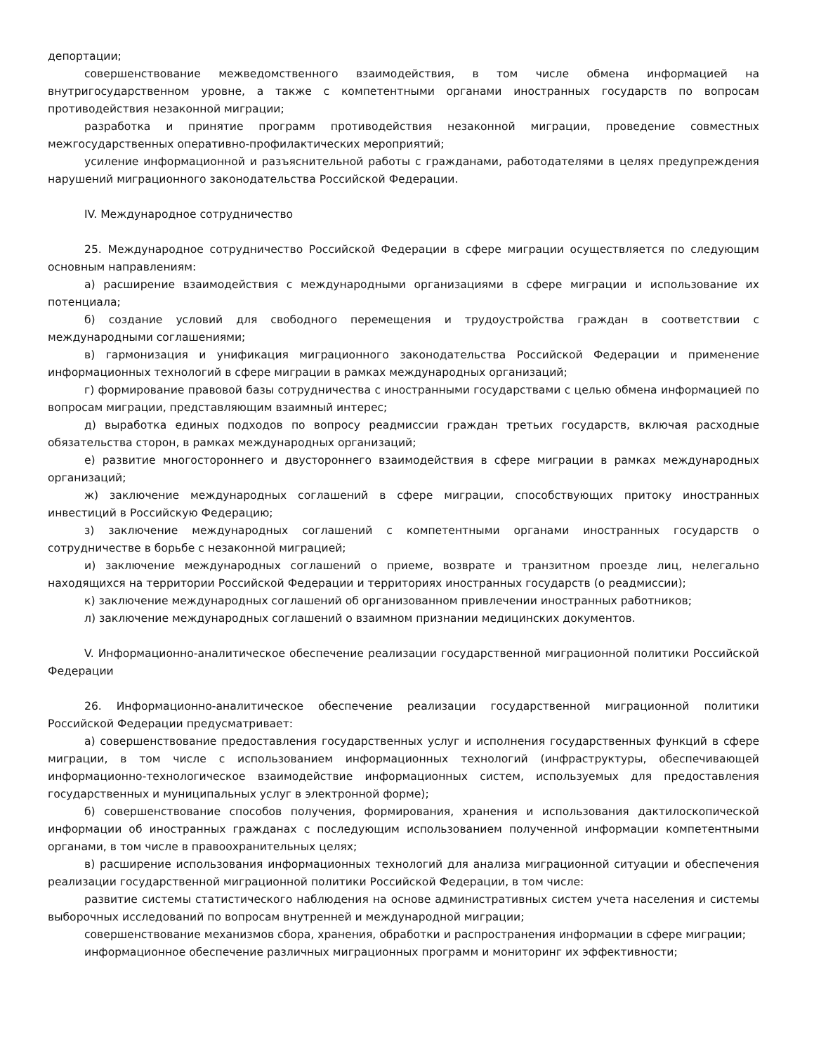депортации;
совершенствование межведомственного взаимодействия, в том числе обмена информацией на внутригосударственном уровне, а также с компетентными органами иностранных государств по вопросам противодействия незаконной миграции;
разработка и принятие программ противодействия незаконной миграции, проведение совместных межгосударственных оперативно-профилактических мероприятий;
усиление информационной и разъяснительной работы с гражданами, работодателями в целях предупреждения нарушений миграционного законодательства Российской Федерации.
IV. Международное сотрудничество
25. Международное сотрудничество Российской Федерации в сфере миграции осуществляется по следующим основным направлениям:
а) расширение взаимодействия с международными организациями в сфере миграции и использование их потенциала;
б) создание условий для свободного перемещения и трудоустройства граждан в соответствии с международными соглашениями;
в) гармонизация и унификация миграционного законодательства Российской Федерации и применение информационных технологий в сфере миграции в рамках международных организаций;
г) формирование правовой базы сотрудничества с иностранными государствами с целью обмена информацией по вопросам миграции, представляющим взаимный интерес;
д) выработка единых подходов по вопросу реадмиссии граждан третьих государств, включая расходные обязательства сторон, в рамках международных организаций;
е) развитие многостороннего и двустороннего взаимодействия в сфере миграции в рамках международных организаций;
ж) заключение международных соглашений в сфере миграции, способствующих притоку иностранных инвестиций в Российскую Федерацию;
з) заключение международных соглашений с компетентными органами иностранных государств о сотрудничестве в борьбе с незаконной миграцией;
и) заключение международных соглашений о приеме, возврате и транзитном проезде лиц, нелегально находящихся на территории Российской Федерации и территориях иностранных государств (о реадмиссии);
к) заключение международных соглашений об организованном привлечении иностранных работников;
л) заключение международных соглашений о взаимном признании медицинских документов.
V. Информационно-аналитическое обеспечение реализации государственной миграционной политики Российской Федерации
26. Информационно-аналитическое обеспечение реализации государственной миграционной политики Российской Федерации предусматривает:
а) совершенствование предоставления государственных услуг и исполнения государственных функций в сфере миграции, в том числе с использованием информационных технологий (инфраструктуры, обеспечивающей информационно-технологическое взаимодействие информационных систем, используемых для предоставления государственных и муниципальных услуг в электронной форме);
б) совершенствование способов получения, формирования, хранения и использования дактилоскопической информации об иностранных гражданах с последующим использованием полученной информации компетентными органами, в том числе в правоохранительных целях;
в) расширение использования информационных технологий для анализа миграционной ситуации и обеспечения реализации государственной миграционной политики Российской Федерации, в том числе:
развитие системы статистического наблюдения на основе административных систем учета населения и системы выборочных исследований по вопросам внутренней и международной миграции;
совершенствование механизмов сбора, хранения, обработки и распространения информации в сфере миграции;
информационное обеспечение различных миграционных программ и мониторинг их эффективности;